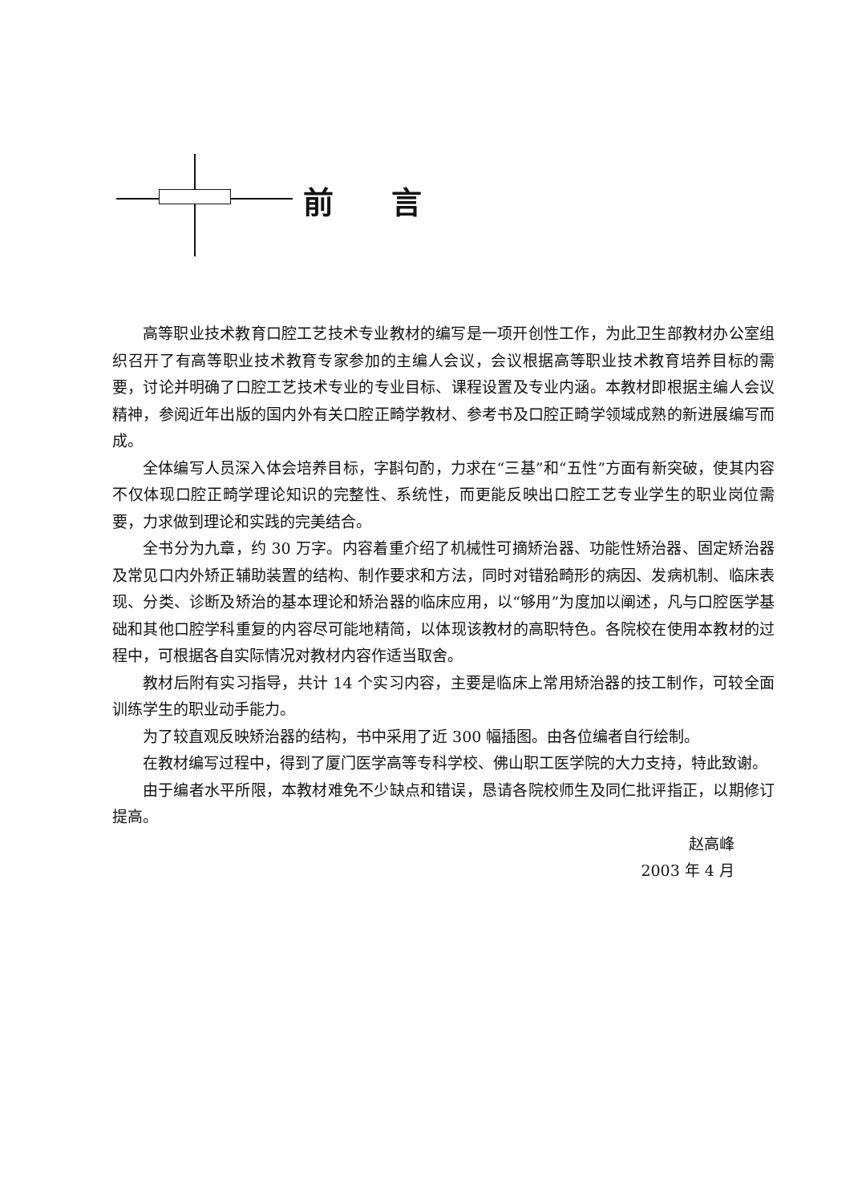前言
高等职业技术教育口腔工艺技术专业教材的编写是一项开创性工作，为此卫生部教材办公室组织召开了有高等职业技术教育专家参加的主编人会议，会议根据高等职业技术教育培养目标的需要，讨论并明确了口腔工艺技术专业的专业目标、课程设置及专业内涵。本教材即根据主编人会议精神，参阅近年出版的国内外有关口腔正畸学教材、参考书及口腔正畸学领域成熟的新进展编写而成。
全体编写人员深入体会培养目标，字斟句酌，力求在“三基”和“五性”方面有新突破，使其内容不仅体现口腔正畸学理论知识的完整性、系统性，而更能反映出口腔工艺专业学生的职业岗位需要，力求做到理论和实践的完美结合。
全书分为九章，约 30 万字。内容着重介绍了机械性可摘矫治器、功能性矫治器、固定矫治器及常见口内外矫正辅助装置的结构、制作要求和方法，同时对错𬌗畸形的病因、发病机制、临床表现、分类、诊断及矫治的基本理论和矫治器的临床应用，以“够用”为度加以阐述，凡与口腔医学基础和其他口腔学科重复的内容尽可能地精简，以体现该教材的高职特色。各院校在使用本教材的过程中，可根据各自实际情况对教材内容作适当取舍。
教材后附有实习指导，共计 14 个实习内容，主要是临床上常用矫治器的技工制作，可较全面训练学生的职业动手能力。
为了较直观反映矫治器的结构，书中采用了近 300 幅插图。由各位编者自行绘制。
在教材编写过程中，得到了厦门医学高等专科学校、佛山职工医学院的大力支持，特此致谢。
由于编者水平所限，本教材难免不少缺点和错误，恳请各院校师生及同仁批评指正，以期修订提高。
赵高峰
2003 年 4 月